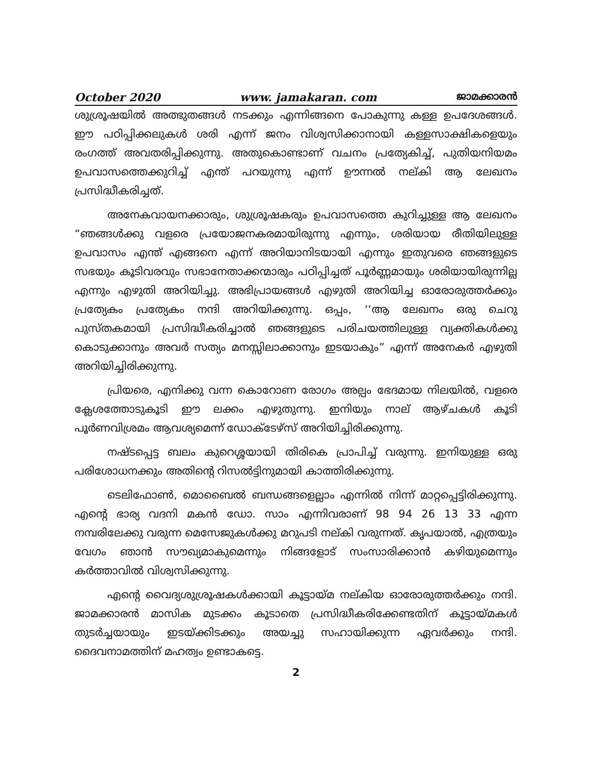October 2020 www. jamakaran. com ജാമക്കാരൻ
ശുശ്രൂഷയിൽ അത്ഭുതങ്ങൾ നടക്കും എന്നിങ്ങനെ പോകുന്നു കള്ള ഉപദേശങ്ങൾ. ഈ പഠിപ്പിക്കലുകൾ ശരി എന്ന് ജനം വിശ്വസിക്കാനായി കള്ളസാക്ഷികളെയും രംഗത്ത് അവതരിപ്പിക്കുന്നു. അതുകൊണ്ടാണ് വചനം പ്രത്യേകിച്ച്, പുതിയനിയമം ഉപവാസത്തെക്കുറിച്ച് എന്ത് പറയുന്നു എന്ന് ഊന്നൽ നല്കി ആ ലേഖനം പ്രസിദ്ധീകരിച്ചത്.
അനേകവായനക്കാരും, ശുശ്രൂഷകരും ഉപവാസത്തെ കുറിച്ചുള്ള ആ ലേഖനം “ഞങ്ങൾക്കു വളരെ പ്രയോജനകരമായിരുന്നു എന്നും, ശരിയായ രീതിയിലുള്ള ഉപവാസം എന്ത് എങ്ങനെ എന്ന് അറിയാനിടയായി എന്നും ഇതുവരെ ഞങ്ങളുടെ സഭയും കൂടിവരവും സഭാനേതാക്കന്മാരും പഠിപ്പിച്ചത് പൂർണ്ണമായും ശരിയായിരുന്നില്ല എന്നും എഴുതി അറിയിച്ചു. അഭിപ്രായങ്ങൾ എഴുതി അറിയിച്ച ഓരോരുത്തർക്കും പ്രത്യേകം പ്രത്യേകം നന്ദി അറിയിക്കുന്നു. ഒപ്പം, ‘‘ആ ലേഖനം ഒരു ചെറു പുസ്തകമായി പ്രസിദ്ധീകരിച്ചാൽ ഞങ്ങളുടെ പരിചയത്തിലുള്ള വ്യക്തികൾക്കു കൊടുക്കാനും അവർ സത്യം മനസ്സിലാക്കാനും ഇടയാകും” എന്ന് അനേകർ എഴുതി അറിയിച്ചിരിക്കുന്നു.
പ്രിയരെ, എനിക്കു വന്ന കൊറോണ രോഗം അല്പം ഭേദമായ നിലയിൽ, വളരെ ക്ലേശത്തോടുകൂടി ഈ ലക്കം എഴുതുന്നു. ഇനിയും നാല് ആഴ്ചകൾ കൂടി പൂർണവിശ്രമം ആവശ്യമെന്ന് ഡോക്ടേഴ്സ് അറിയിച്ചിരിക്കുന്നു.
നഷ്ടപ്പെട്ട ബലം കുറെശ്ശയായി തിരികെ പ്രാപിച്ച് വരുന്നു. ഇനിയുള്ള ഒരു പരിശോധനക്കും അതിന്റെ റിസൽട്ടിനുമായി കാത്തിരിക്കുന്നു.
ടെലിഫോൺ, മൊബൈൽ ബന്ധങ്ങളെല്ലാം എന്നിൽ നിന്ന് മാറ്റപ്പെട്ടിരിക്കുന്നു. എന്റെ ഭാര്യ വദനി മകൻ ഡോ. സാം എന്നിവരാണ് 98 94 26 13 33 എന്ന നമ്പരിലേക്കു വരുന്ന മെസേജുകൾക്കു മറുപടി നല്കി വരുന്നത്. കൃപയാൽ, എത്രയും വേഗം ഞാൻ സൗഖ്യമാകുമെന്നും നിങ്ങളോട് സംസാരിക്കാൻ കഴിയുമെന്നും കർത്താവിൽ വിശ്വസിക്കുന്നു.
എന്റെ വൈദ്യശുശ്രൂഷകൾക്കായി കൂട്ടായ്മ നല്കിയ ഓരോരുത്തർക്കും നന്ദി. ജാമക്കാരൻ മാസിക മുടക്കം കൂടാതെ പ്രസിദ്ധീകരിക്കേണ്ടതിന് കൂട്ടായ്മകൾ തുടർച്ചയായും ഇടയ്ക്കിടക്കും അയച്ചു സഹായിക്കുന്ന ഏവർക്കും നന്ദി. ദൈവനാമത്തിന് മഹത്വം ഉണ്ടാകട്ടെ.
2